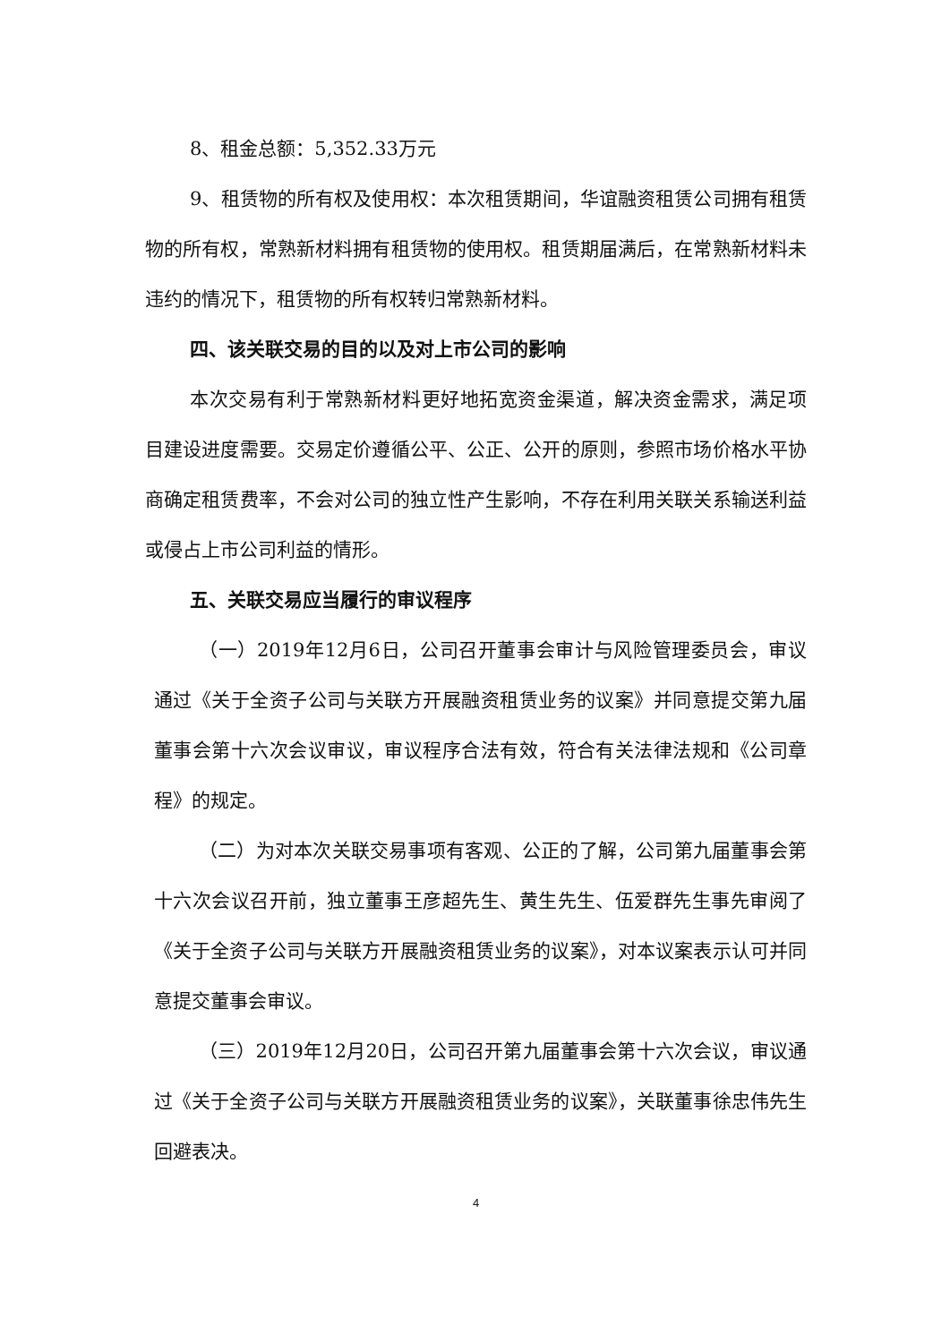8、租金总额：5,352.33万元
9、租赁物的所有权及使用权：本次租赁期间，华谊融资租赁公司拥有租赁物的所有权，常熟新材料拥有租赁物的使用权。租赁期届满后，在常熟新材料未违约的情况下，租赁物的所有权转归常熟新材料。
四、该关联交易的目的以及对上市公司的影响
本次交易有利于常熟新材料更好地拓宽资金渠道，解决资金需求，满足项目建设进度需要。交易定价遵循公平、公正、公开的原则，参照市场价格水平协商确定租赁费率，不会对公司的独立性产生影响，不存在利用关联关系输送利益或侵占上市公司利益的情形。
五、关联交易应当履行的审议程序
（一）2019年12月6日，公司召开董事会审计与风险管理委员会，审议通过《关于全资子公司与关联方开展融资租赁业务的议案》并同意提交第九届董事会第十六次会议审议，审议程序合法有效，符合有关法律法规和《公司章程》的规定。
（二）为对本次关联交易事项有客观、公正的了解，公司第九届董事会第十六次会议召开前，独立董事王彦超先生、黄生先生、伍爱群先生事先审阅了《关于全资子公司与关联方开展融资租赁业务的议案》，对本议案表示认可并同意提交董事会审议。
（三）2019年12月20日，公司召开第九届董事会第十六次会议，审议通过《关于全资子公司与关联方开展融资租赁业务的议案》，关联董事徐忠伟先生回避表决。
4